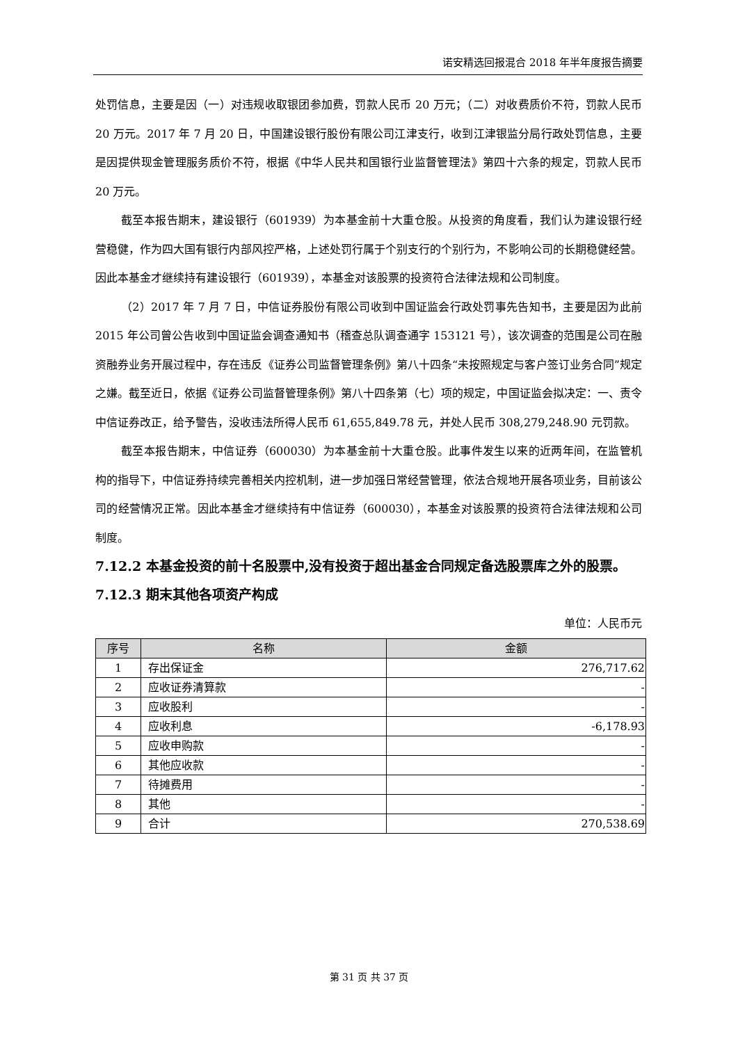诺安精选回报混合 2018 年半年度报告摘要
处罚信息，主要是因（一）对违规收取银团参加费，罚款人民币 20 万元；（二）对收费质价不符，罚款人民币 20 万元。2017 年 7 月 20 日，中国建设银行股份有限公司江津支行，收到江津银监分局行政处罚信息，主要是因提供现金管理服务质价不符，根据《中华人民共和国银行业监督管理法》第四十六条的规定，罚款人民币 20 万元。
截至本报告期末，建设银行（601939）为本基金前十大重仓股。从投资的角度看，我们认为建设银行经营稳健，作为四大国有银行内部风控严格，上述处罚行属于个别支行的个别行为，不影响公司的长期稳健经营。因此本基金才继续持有建设银行（601939），本基金对该股票的投资符合法律法规和公司制度。
（2）2017 年 7 月 7 日，中信证券股份有限公司收到中国证监会行政处罚事先告知书，主要是因为此前 2015 年公司曾公告收到中国证监会调查通知书（稽查总队调查通字 153121 号），该次调查的范围是公司在融资融券业务开展过程中，存在违反《证券公司监督管理条例》第八十四条“未按照规定与客户签订业务合同”规定之嫌。截至近日，依据《证券公司监督管理条例》第八十四条第（七）项的规定，中国证监会拟决定：一、责令中信证券改正，给予警告，没收违法所得人民币 61,655,849.78 元，并处人民币 308,279,248.90 元罚款。
截至本报告期末，中信证券（600030）为本基金前十大重仓股。此事件发生以来的近两年间，在监管机构的指导下，中信证券持续完善相关内控机制，进一步加强日常经营管理，依法合规地开展各项业务，目前该公司的经营情况正常。因此本基金才继续持有中信证券（600030），本基金对该股票的投资符合法律法规和公司制度。
7.12.2 本基金投资的前十名股票中,没有投资于超出基金合同规定备选股票库之外的股票。
7.12.3 期末其他各项资产构成
单位：人民币元
| 序号 | 名称 | 金额 |
| --- | --- | --- |
| 1 | 存出保证金 | 276,717.62 |
| 2 | 应收证券清算款 | - |
| 3 | 应收股利 | - |
| 4 | 应收利息 | -6,178.93 |
| 5 | 应收申购款 | - |
| 6 | 其他应收款 | - |
| 7 | 待摊费用 | - |
| 8 | 其他 | - |
| 9 | 合计 | 270,538.69 |
第 31 页 共 37 页